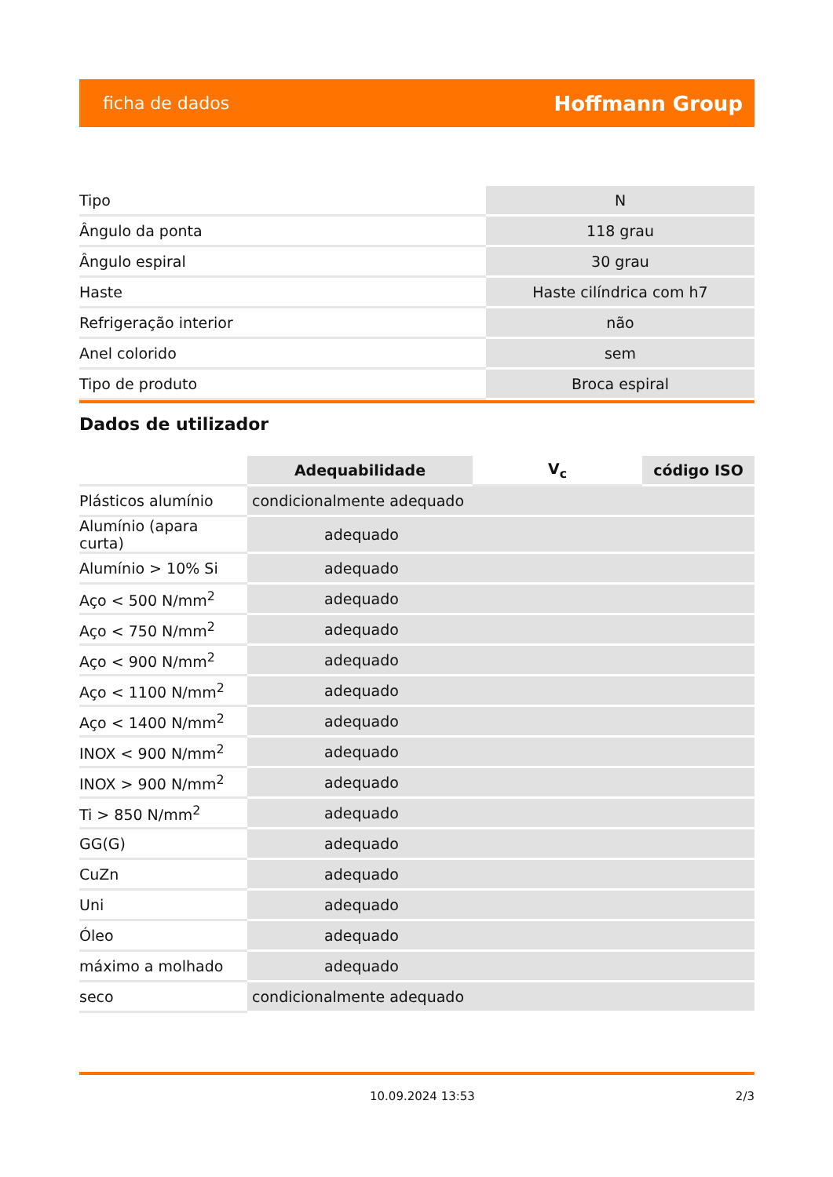ficha de dados Hoffmann Group
| Tipo | N |
| Ângulo da ponta | 118 grau |
| Ângulo espiral | 30 grau |
| Haste | Haste cilíndrica com h7 |
| Refrigeração interior | não |
| Anel colorido | sem |
| Tipo de produto | Broca espiral |
Dados de utilizador
| | Adequabilidade | V<sub>c</sub> | código ISO |
| --- | --- | --- | --- |
| Plásticos alumínio | condicionalmente adequado | | |
| Alumínio (apara curta) | adequado | | |
| Alumínio > 10% Si | adequado | | |
| Aço < 500 N/mm<sup>2</sup> | adequado | | |
| Aço < 750 N/mm<sup>2</sup> | adequado | | |
| Aço < 900 N/mm<sup>2</sup> | adequado | | |
| Aço < 1100 N/mm<sup>2</sup> | adequado | | |
| Aço < 1400 N/mm<sup>2</sup> | adequado | | |
| INOX < 900 N/mm<sup>2</sup> | adequado | | |
| INOX > 900 N/mm<sup>2</sup> | adequado | | |
| Ti > 850 N/mm<sup>2</sup> | adequado | | |
| GG(G) | adequado | | |
| CuZn | adequado | | |
| Uni | adequado | | |
| Óleo | adequado | | |
| máximo a molhado | adequado | | |
| seco | condicionalmente adequado | | |
10.09.2024 13:53 2/3